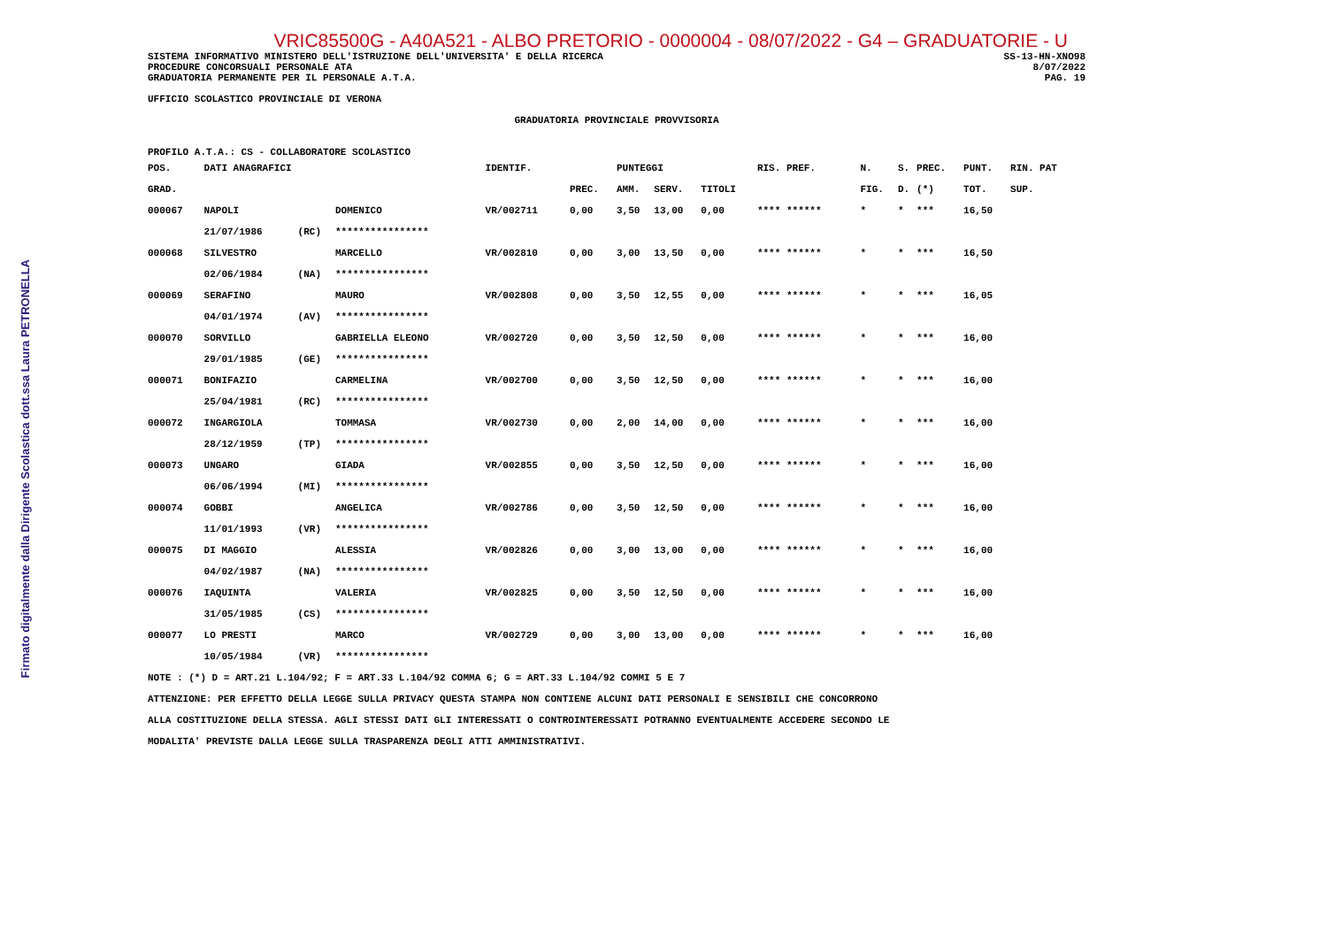Firmato digitalmente dalla Dirigente Scolastica dott.ssa Laura PETRONELLA
VRIC85500G - A40A521 - ALBO PRETORIO - 0000004 - 08/07/2022 - G4 – GRADUATORIE - U
SISTEMA INFORMATIVO MINISTERO DELL'ISTRUZIONE DELL'UNIVERSITA' E DELLA RICERCA SS-13-HN-XNO98
PROCEDURE CONCORSUALI PERSONALE ATA 8/07/2022
GRADUATORIA PERMANENTE PER IL PERSONALE A.T.A. PAG. 19
UFFICIO SCOLASTICO PROVINCIALE DI VERONA
GRADUATORIA PROVINCIALE PROVVISORIA
PROFILO A.T.A.: CS - COLLABORATORE SCOLASTICO
| POS. | DATI ANAGRAFICI | | | IDENTIF. | | PUNTEGGI | | | RIS. PREF. | N. | S. | PREC. | PUNT. | RIN. PAT |
| --- | --- | --- | --- | --- | --- | --- | --- | --- | --- | --- | --- | --- | --- | --- |
| GRAD. | | | | | PREC. | AMM. | SERV. | TITOLI | | FIG. | D. | (*) | TOT. | SUP. |
| 000067 | NAPOLI | | DOMENICO | VR/002711 | 0,00 | 3,50 | 13,00 | 0,00 | **** ****** | * | * | *** | 16,50 | |
| | 21/07/1986 | (RC) | **************** | | | | | | | | | | | |
| 000068 | SILVESTRO | | MARCELLO | VR/002810 | 0,00 | 3,00 | 13,50 | 0,00 | **** ****** | * | * | *** | 16,50 | |
| | 02/06/1984 | (NA) | **************** | | | | | | | | | | | |
| 000069 | SERAFINO | | MAURO | VR/002808 | 0,00 | 3,50 | 12,55 | 0,00 | **** ****** | * | * | *** | 16,05 | |
| | 04/01/1974 | (AV) | **************** | | | | | | | | | | | |
| 000070 | SORVILLO | | GABRIELLA ELEONO | VR/002720 | 0,00 | 3,50 | 12,50 | 0,00 | **** ****** | * | * | *** | 16,00 | |
| | 29/01/1985 | (GE) | **************** | | | | | | | | | | | |
| 000071 | BONIFAZIO | | CARMELINA | VR/002700 | 0,00 | 3,50 | 12,50 | 0,00 | **** ****** | * | * | *** | 16,00 | |
| | 25/04/1981 | (RC) | **************** | | | | | | | | | | | |
| 000072 | INGARGIOLA | | TOMMASA | VR/002730 | 0,00 | 2,00 | 14,00 | 0,00 | **** ****** | * | * | *** | 16,00 | |
| | 28/12/1959 | (TP) | **************** | | | | | | | | | | | |
| 000073 | UNGARO | | GIADA | VR/002855 | 0,00 | 3,50 | 12,50 | 0,00 | **** ****** | * | * | *** | 16,00 | |
| | 06/06/1994 | (MI) | **************** | | | | | | | | | | | |
| 000074 | GOBBI | | ANGELICA | VR/002786 | 0,00 | 3,50 | 12,50 | 0,00 | **** ****** | * | * | *** | 16,00 | |
| | 11/01/1993 | (VR) | **************** | | | | | | | | | | | |
| 000075 | DI MAGGIO | | ALESSIA | VR/002826 | 0,00 | 3,00 | 13,00 | 0,00 | **** ****** | * | * | *** | 16,00 | |
| | 04/02/1987 | (NA) | **************** | | | | | | | | | | | |
| 000076 | IAQUINTA | | VALERIA | VR/002825 | 0,00 | 3,50 | 12,50 | 0,00 | **** ****** | * | * | *** | 16,00 | |
| | 31/05/1985 | (CS) | **************** | | | | | | | | | | | |
| 000077 | LO PRESTI | | MARCO | VR/002729 | 0,00 | 3,00 | 13,00 | 0,00 | **** ****** | * | * | *** | 16,00 | |
| | 10/05/1984 | (VR) | **************** | | | | | | | | | | | |
NOTE : (*) D = ART.21 L.104/92; F = ART.33 L.104/92 COMMA 6; G = ART.33 L.104/92 COMMI 5 E 7
ATTENZIONE: PER EFFETTO DELLA LEGGE SULLA PRIVACY QUESTA STAMPA NON CONTIENE ALCUNI DATI PERSONALI E SENSIBILI CHE CONCORRONO
ALLA COSTITUZIONE DELLA STESSA. AGLI STESSI DATI GLI INTERESSATI O CONTROINTERESSATI POTRANNO EVENTUALMENTE ACCEDERE SECONDO LE
MODALITA' PREVISTE DALLA LEGGE SULLA TRASPARENZA DEGLI ATTI AMMINISTRATIVI.